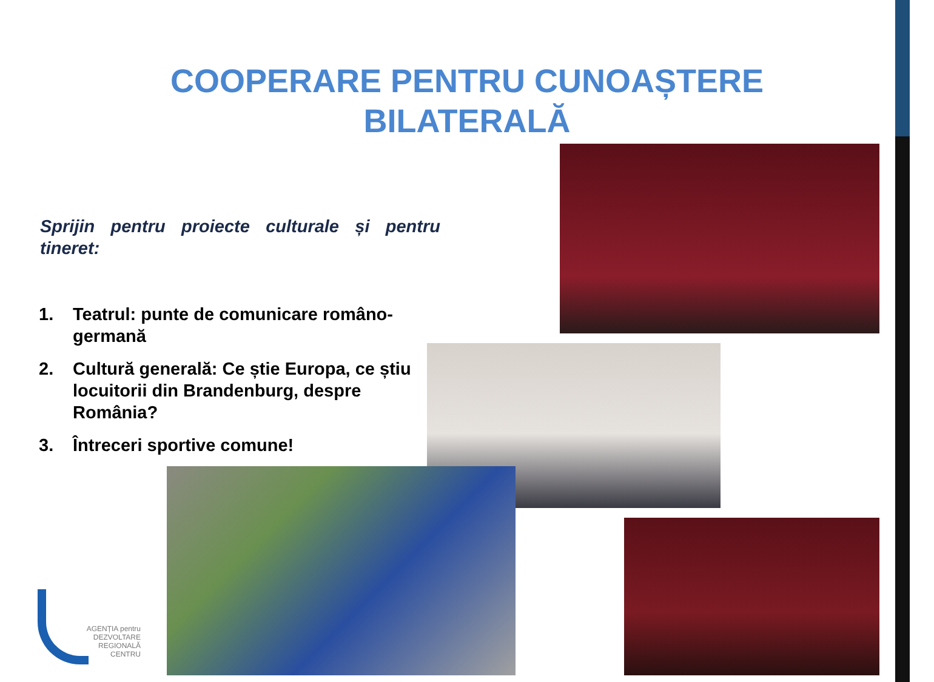COOPERARE PENTRU CUNOAȘTERE
BILATERALĂ
Sprijin pentru proiecte culturale și pentru tineret:
1. Teatrul: punte de comunicare româno-germană
2. Cultură generală: Ce știe Europa, ce știu locuitorii din Brandenburg, despre România?
3. Întreceri sportive comune!
AGENȚIA pentru
DEZVOLTARE
REGIONALĂ
CENTRU